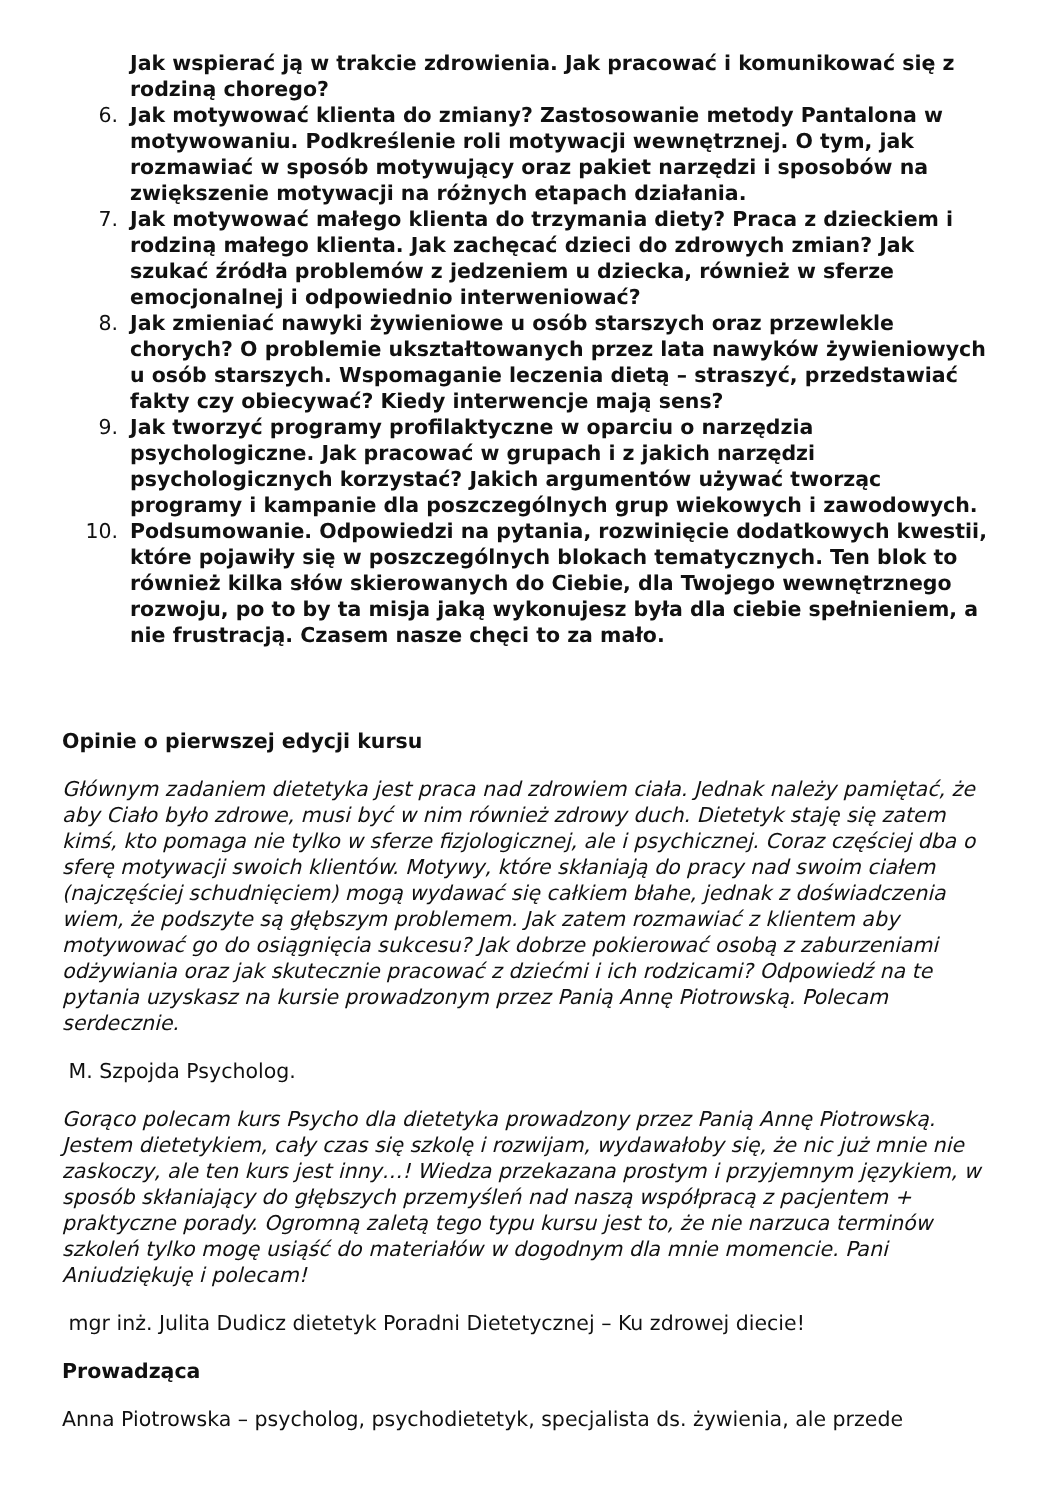Jak wspierać ją w trakcie zdrowienia. Jak pracować i komunikować się z rodziną chorego?
6. Jak motywować klienta do zmiany? Zastosowanie metody Pantalona w motywowaniu. Podkreślenie roli motywacji wewnętrznej. O tym, jak rozmawiać w sposób motywujący oraz pakiet narzędzi i sposobów na zwiększenie motywacji na różnych etapach działania.
7. Jak motywować małego klienta do trzymania diety? Praca z dzieckiem i rodziną małego klienta. Jak zachęcać dzieci do zdrowych zmian? Jak szukać źródła problemów z jedzeniem u dziecka, również w sferze emocjonalnej i odpowiednio interweniować?
8. Jak zmieniać nawyki żywieniowe u osób starszych oraz przewlekle chorych? O problemie ukształtowanych przez lata nawyków żywieniowych u osób starszych. Wspomaganie leczenia dietą – straszyć, przedstawiać fakty czy obiecywać? Kiedy interwencje mają sens?
9. Jak tworzyć programy profilaktyczne w oparciu o narzędzia psychologiczne. Jak pracować w grupach i z jakich narzędzi psychologicznych korzystać? Jakich argumentów używać tworząc programy i kampanie dla poszczególnych grup wiekowych i zawodowych.
10. Podsumowanie. Odpowiedzi na pytania, rozwinięcie dodatkowych kwestii, które pojawiły się w poszczególnych blokach tematycznych. Ten blok to również kilka słów skierowanych do Ciebie, dla Twojego wewnętrznego rozwoju, po to by ta misja jaką wykonujesz była dla ciebie spełnieniem, a nie frustracją. Czasem nasze chęci to za mało.
Opinie o pierwszej edycji kursu
Głównym zadaniem dietetyka jest praca nad zdrowiem ciała. Jednak należy pamiętać, że aby Ciało było zdrowe, musi być w nim również zdrowy duch. Dietetyk staję się zatem kimś, kto pomaga nie tylko w sferze fizjologicznej, ale i psychicznej. Coraz częściej dba o sferę motywacji swoich klientów. Motywy, które skłaniają do pracy nad swoim ciałem (najczęściej schudnięciem) mogą wydawać się całkiem błahe, jednak z doświadczenia wiem, że podszyte są głębszym problemem. Jak zatem rozmawiać z klientem aby motywować go do osiągnięcia sukcesu? Jak dobrze pokierować osobą z zaburzeniami odżywiania oraz jak skutecznie pracować z dziećmi i ich rodzicami? Odpowiedź na te pytania uzyskasz na kursie prowadzonym przez Panią Annę Piotrowską. Polecam serdecznie.
M. Szpojda Psycholog.
Gorąco polecam kurs Psycho dla dietetyka prowadzony przez Panią Annę Piotrowską. Jestem dietetykiem, cały czas się szkolę i rozwijam, wydawałoby się, że nic już mnie nie zaskoczy, ale ten kurs jest inny…! Wiedza przekazana prostym i przyjemnym językiem, w sposób skłaniający do głębszych przemyśleń nad naszą współpracą z pacjentem + praktyczne porady. Ogromną zaletą tego typu kursu jest to, że nie narzuca terminów szkoleń tylko mogę usiąść do materiałów w dogodnym dla mnie momencie. Pani Aniudziękuję i polecam!
mgr inż. Julita Dudicz dietetyk Poradni Dietetycznej – Ku zdrowej diecie!
Prowadząca
Anna Piotrowska – psycholog, psychodietetyk, specjalista ds. żywienia, ale przede